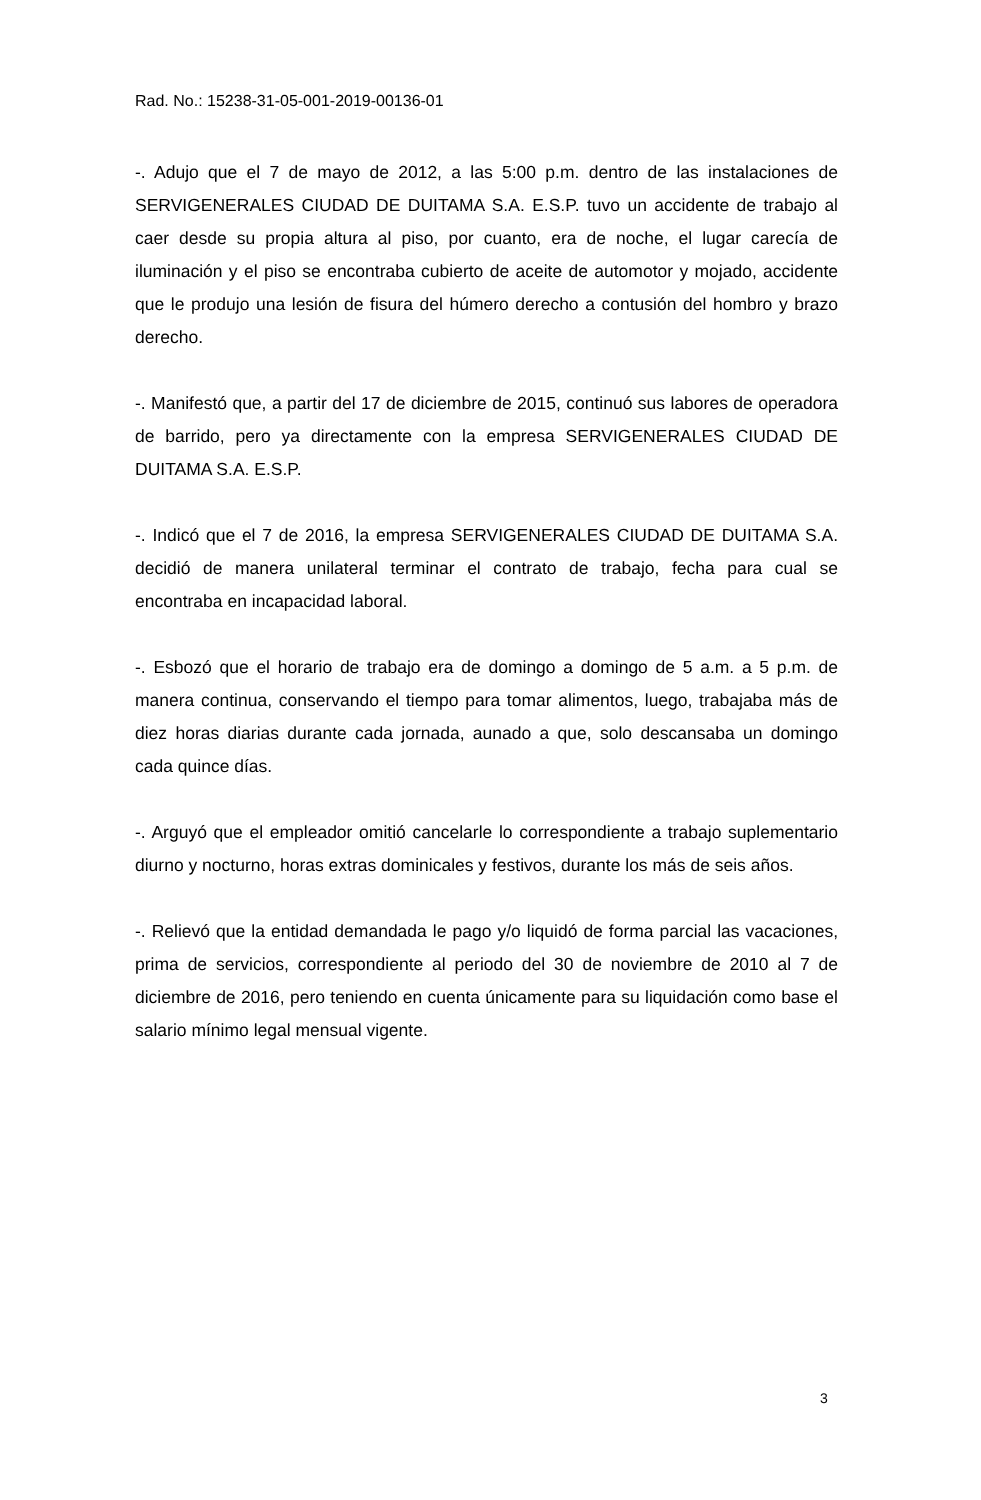Rad. No.: 15238-31-05-001-2019-00136-01
-. Adujo que el 7 de mayo de 2012, a las 5:00 p.m. dentro de las instalaciones de SERVIGENERALES CIUDAD DE DUITAMA S.A. E.S.P. tuvo un accidente de trabajo al caer desde su propia altura al piso, por cuanto, era de noche, el lugar carecía de iluminación y el piso se encontraba cubierto de aceite de automotor y mojado, accidente que le produjo una lesión de fisura del húmero derecho a contusión del hombro y brazo derecho.
-. Manifestó que, a partir del 17 de diciembre de 2015, continuó sus labores de operadora de barrido, pero ya directamente con la empresa SERVIGENERALES CIUDAD DE DUITAMA S.A. E.S.P.
-. Indicó que el 7 de 2016, la empresa SERVIGENERALES CIUDAD DE DUITAMA S.A. decidió de manera unilateral terminar el contrato de trabajo, fecha para cual se encontraba en incapacidad laboral.
-. Esbozó que el horario de trabajo era de domingo a domingo de 5 a.m. a 5 p.m. de manera continua, conservando el tiempo para tomar alimentos, luego, trabajaba más de diez horas diarias durante cada jornada, aunado a que, solo descansaba un domingo cada quince días.
-. Arguyó que el empleador omitió cancelarle lo correspondiente a trabajo suplementario diurno y nocturno, horas extras dominicales y festivos, durante los más de seis años.
-. Relievó que la entidad demandada le pago y/o liquidó de forma parcial las vacaciones, prima de servicios, correspondiente al periodo del 30 de noviembre de 2010 al 7 de diciembre de 2016, pero teniendo en cuenta únicamente para su liquidación como base el salario mínimo legal mensual vigente.
3